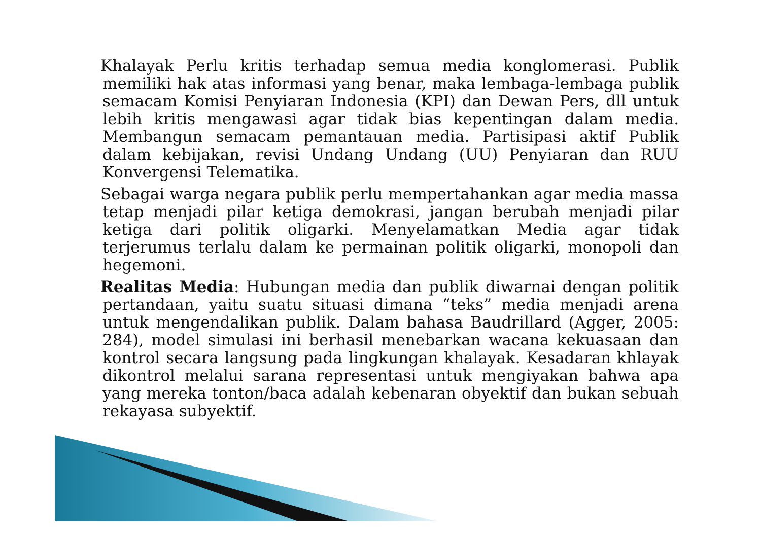Khalayak Perlu kritis terhadap semua media konglomerasi. Publik memiliki hak atas informasi yang benar, maka lembaga-lembaga publik semacam Komisi Penyiaran Indonesia (KPI) dan Dewan Pers, dll untuk lebih kritis mengawasi agar tidak bias kepentingan dalam media. Membangun semacam pemantauan media. Partisipasi aktif Publik dalam kebijakan, revisi Undang Undang (UU) Penyiaran dan RUU Konvergensi Telematika.
Sebagai warga negara publik perlu mempertahankan agar media massa tetap menjadi pilar ketiga demokrasi, jangan berubah menjadi pilar ketiga dari politik oligarki. Menyelamatkan Media agar tidak terjerumus terlalu dalam ke permainan politik oligarki, monopoli dan hegemoni.
Realitas Media: Hubungan media dan publik diwarnai dengan politik pertandaan, yaitu suatu situasi dimana “teks” media menjadi arena untuk mengendalikan publik. Dalam bahasa Baudrillard (Agger, 2005: 284), model simulasi ini berhasil menebarkan wacana kekuasaan dan kontrol secara langsung pada lingkungan khalayak. Kesadaran khlayak dikontrol melalui sarana representasi untuk mengiyakan bahwa apa yang mereka tonton/baca adalah kebenaran obyektif dan bukan sebuah rekayasa subyektif.